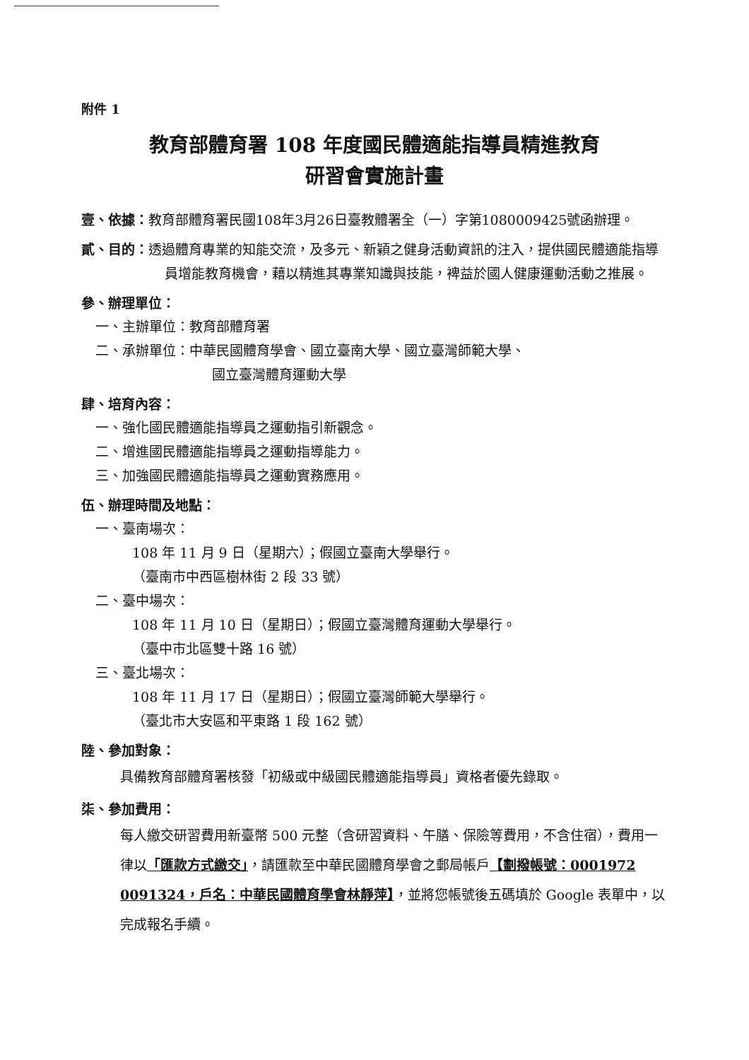附件 1
教育部體育署 108 年度國民體適能指導員精進教育
研習會實施計畫
壹、依據：教育部體育署民國108年3月26日臺教體署全（一）字第1080009425號函辦理。
貳、目的：透過體育專業的知能交流，及多元、新穎之健身活動資訊的注入，提供國民體適能指導員增能教育機會，藉以精進其專業知識與技能，裨益於國人健康運動活動之推展。
參、辦理單位：
一、主辦單位：教育部體育署
二、承辦單位：中華民國體育學會、國立臺南大學、國立臺灣師範大學、
國立臺灣體育運動大學
肆、培育內容：
一、強化國民體適能指導員之運動指引新觀念。
二、增進國民體適能指導員之運動指導能力。
三、加強國民體適能指導員之運動實務應用。
伍、辦理時間及地點：
一、臺南場次：
108 年 11 月 9 日（星期六）；假國立臺南大學舉行。
（臺南市中西區樹林街 2 段 33 號）
二、臺中場次：
108 年 11 月 10 日（星期日）；假國立臺灣體育運動大學舉行。
（臺中市北區雙十路 16 號）
三、臺北場次：
108 年 11 月 17 日（星期日）；假國立臺灣師範大學舉行。
（臺北市大安區和平東路 1 段 162 號）
陸、參加對象：
具備教育部體育署核發「初級或中級國民體適能指導員」資格者優先錄取。
柒、參加費用：
每人繳交研習費用新臺幣 500 元整（含研習資料、午膳、保險等費用，不含住宿），費用一律以「匯款方式繳交」，請匯款至中華民國體育學會之郵局帳戶【劃撥帳號：0001972 0091324，戶名：中華民國體育學會林靜萍】，並將您帳號後五碼填於 Google 表單中，以完成報名手續。